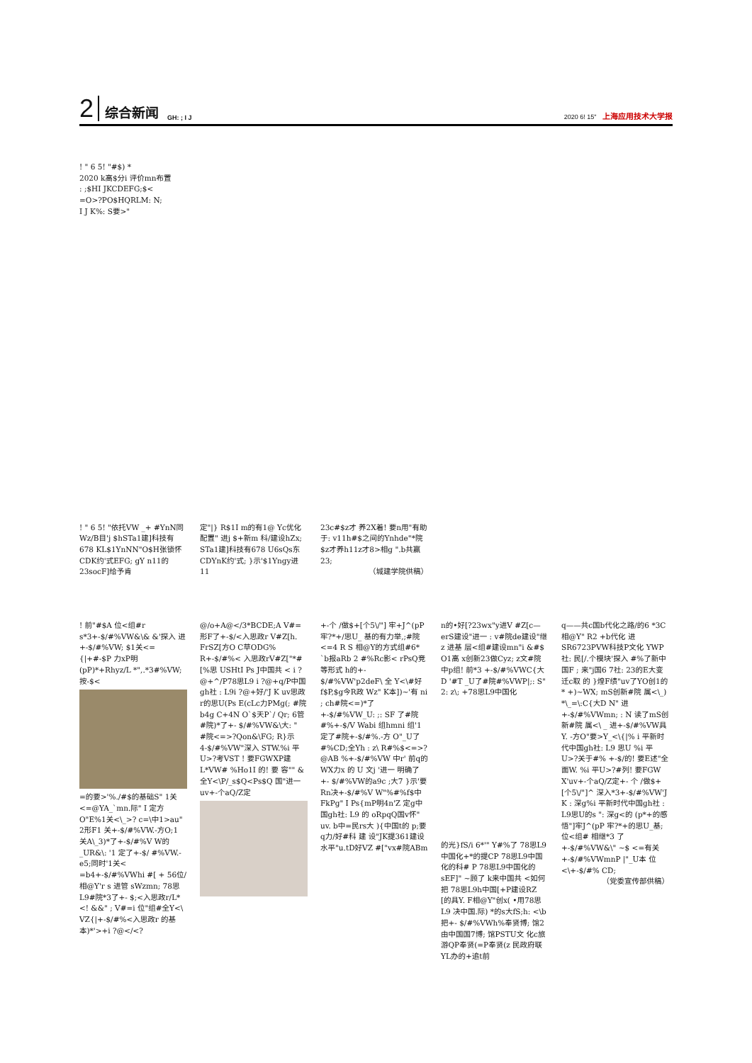2 综合新闻 GH: ; I J 2020 6! 15" 上海应用技术大学报
! " 6 5! "#$) *
2020 k高$分i 评价mn布置
: ;$HI JKCDEFG;$<
=O>?PO$HQRLM: N;
I J K%: S要>"
! " 6 5! "依托VW _+ #YnN同Wz/B目'j $hSTa1建]科技有678 KL$1YnNN"O$H张锁怀CDK约'式EFG; gY n11的23socF]给予肯
定"|} R$1I m的有1@ Yc优化配置" 进j $+新m 科/建设hZx; STa1建]科技有678 U6sQs东CDYnK约'式; }示'$1Yngy进11
23c#$z才 养2X着! 要n用"有助于: v11h#$之间的Ynhde"*院$z才养h11z才8>相g ".b共赢23;
（城建学院供稿）
! 前"#$A 位<组#r s*3+-$/#%VW&\& &'探入 进+-$/#%VW; $1关<={|+#-$P 力xP明(pP)*+Rhyz/L *",.*3#%VW;按-$<
=的要>'%./#$的基础S" 1关<=@YA_`mn.际" I 定方O"E%1关<\_>? c=\中1>au" 2形F1 关+-$/#%VW.-方O;1 关A\_3)*了+-$/#%V W的_UR&\: '1 定了+-$/ #%VW.-e5;同时'1关< =b4+-$/#%VWhi #[ + 56位/相@Y'r s 进管 sWzmn; 78思L9#院*3了+- $;<入思政r/L*<! &&" ; V#=i 位"组#全Y<\ VZ{|+-$/#%<入思政r 的基本)*'>+i ?@</<?
@/o+A@</3*BCDE;A V#=形F了+-$/<入思政r V#Z[h. FrSZ[方O C草ODG% R+-$/#%< 入思政rV#Z["*#[%思 USHtI Ps J中国共 < i ?@+^/P78思L9 i ?@+q/P中国gh社 : L9i ?@+好/'J K uv思政r的思U(Ps E(cLc力PMg(; #院b4g C+4N O`$天P`/ Qr; 6管#院)*了+- $/#%VW&\大: "
#院<=>?Qon&\FG; R}示4-$/#%VW"深入 STW.%i 平U>?考VST ! 要FGWXP建 L*VW# %Ho1I 的! 要 容"" & 全Y<\P/_s$Q<Ps$Q 国"进一 uv+-个aQ/Z定
+-个 /做$+[个5\/"] 牢+J^(pP牢?*+/思U_ 基的有力举,;#院<=4 R S 相@Y的方式组#6* `b报aRb 2 #%Rc影< rPsQ竞 等形式 h的+- $/#%VW'p2deF\ 全 Y<\#好f$P,$g今R政 Wz" K本])~'有 ni ; ch#院<=)*了 +-$/#%VW_U: ;: SF 了#院#%+-$/V Wabi 组hmni 组'1 定了#院+-$/#%.-方 O"_U了#%CD;全Yh : z\ R#%$<=>? @AB %+-$/#%VW 中r' 前q的WX力x 的 U 文j '进一 明确了+- $/#%VW的a9c ;大7 }示'要 Rn决+-$/#%V W"%#%f$中 FkPg" I Ps{mP明4n'Z 定g中国gh社: L9 的 oRpqQ国v怀" uv. b中=民rs大 ){中国t的 p;要 q力/好#科 建 设"JK提361建设 水平"u.tD好VZ #["vx#院ABm
n的•好[?23wx"y进V #Z[c—erS建设"进一 : v#院de建设"继z 进基 层<组#建设mn"i &#$ O1高 x创新23做Cyz; z文#院中p组! 前*3 +-$/#%VWC{大D '#T _U了#院#%VWP|;: S" 2: z\; +78思L9中国化
的光}fS/i 6*'" Y#%了 78思L9中国化+*的提CP 78思L9中国化的科# P 78思L9中国化的sEF]" ~顾了 k来中国共 <如何把 78思L9h中国[+P建设RZ [的具Y. F相@Y"创x( •用78思L9 决中国.际) *的s大fS;h: <\b把+- $/#%VWh%奉贤博; 馆2 由中国国7博; 馆PSTU文 化c旅游QP奉贤(=P奉贤(z 民政府联YL办的+追t前
q——共c国b代化之路/的6 *3C相@Y" R2 +b代化 进SR6723PVW科技P文化 YWP社: 民[/.个模块'探入 #%了新中国F ; 来"j国6 7社: 23的E大变迁c取 的 }煌F绩"uv了YO创1的* +)~WX; mS创新#院 属<\_) *\_=\:C{大D N" 进+-$/#%VWmn; : N 读了mS创新#院 属<\ _ 进+-$/#%VW具Y. -方O"要>Y_<\{|% i 平新时代中国gh社: L9 思U %i 平U>?关于#% +-$/的! 要E述"全面W. %i 平U>?#列! 要FGW X'uv+-个aQ/Z定+- 个 /做$+[个5\/"]^ 深入*3+-$/#%VW'J K : 深g%i 平新时代中国gh社 : L9思U的s ": 深g<的 (p*+的感悟"]牢J^(pP 牢?*+的思U_基; 位<组# 相继*3 了+-$/#%VW&\" ~$ <=有关+-$/#%VWmnP |"_U本 位<\+-$/#% CD;
（党委宣传部供稿）